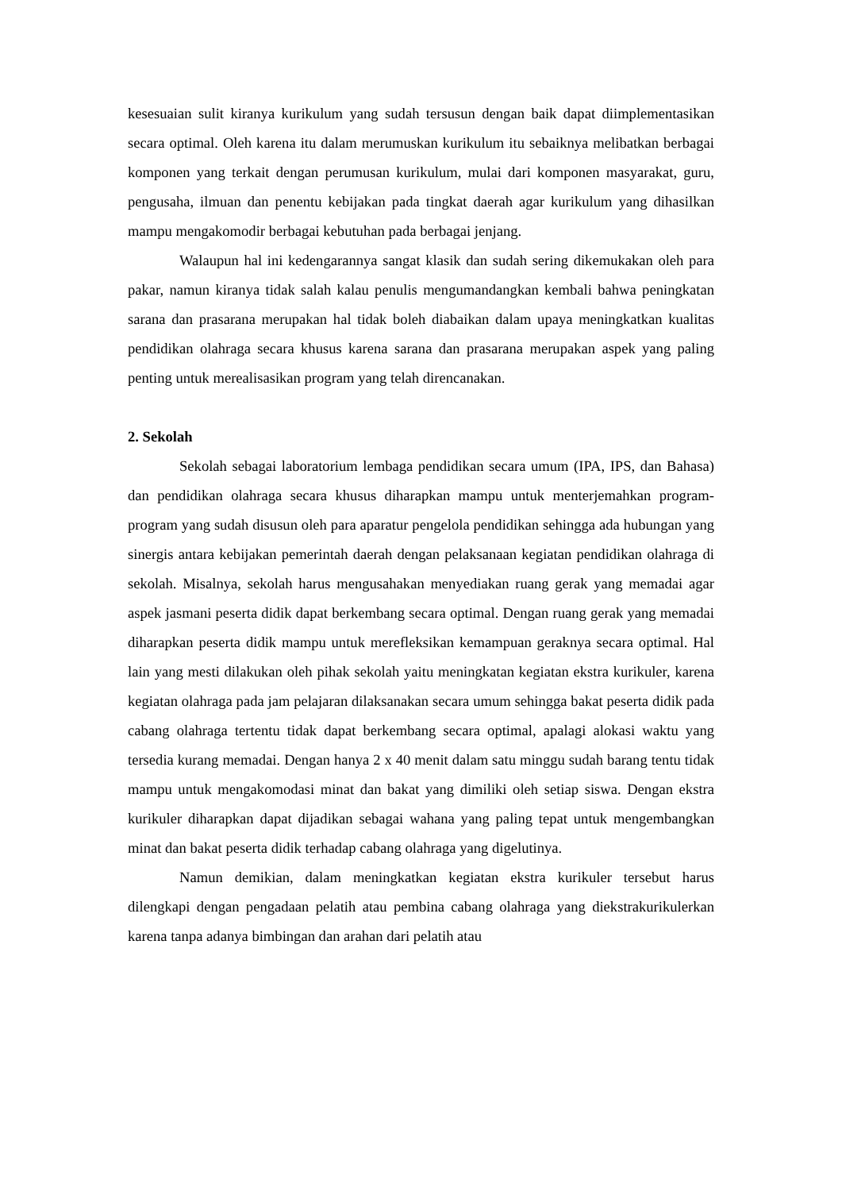kesesuaian sulit kiranya kurikulum yang sudah tersusun dengan baik dapat diimplementasikan secara optimal. Oleh karena itu dalam merumuskan kurikulum itu sebaiknya melibatkan berbagai komponen yang terkait dengan perumusan kurikulum, mulai dari komponen masyarakat, guru, pengusaha, ilmuan dan penentu kebijakan pada tingkat daerah agar kurikulum yang dihasilkan mampu mengakomodir berbagai kebutuhan pada berbagai jenjang.
Walaupun hal ini kedengarannya sangat klasik dan sudah sering dikemukakan oleh para pakar, namun kiranya tidak salah kalau penulis mengumandangkan kembali bahwa peningkatan sarana dan prasarana merupakan hal tidak boleh diabaikan dalam upaya meningkatkan kualitas pendidikan olahraga secara khusus karena sarana dan prasarana merupakan aspek yang paling penting untuk merealisasikan program yang telah direncanakan.
2. Sekolah
Sekolah sebagai laboratorium lembaga pendidikan secara umum (IPA, IPS, dan Bahasa) dan pendidikan olahraga secara khusus diharapkan mampu untuk menterjemahkan program-program yang sudah disusun oleh para aparatur pengelola pendidikan sehingga ada hubungan yang sinergis antara kebijakan pemerintah daerah dengan pelaksanaan kegiatan pendidikan olahraga di sekolah. Misalnya, sekolah harus mengusahakan menyediakan ruang gerak yang memadai agar aspek jasmani peserta didik dapat berkembang secara optimal. Dengan ruang gerak yang memadai diharapkan peserta didik mampu untuk merefleksikan kemampuan geraknya secara optimal. Hal lain yang mesti dilakukan oleh pihak sekolah yaitu meningkatan kegiatan ekstra kurikuler, karena kegiatan olahraga pada jam pelajaran dilaksanakan secara umum sehingga bakat peserta didik pada cabang olahraga tertentu tidak dapat berkembang secara optimal, apalagi alokasi waktu yang tersedia kurang memadai. Dengan hanya 2 x 40 menit dalam satu minggu sudah barang tentu tidak mampu untuk mengakomodasi minat dan bakat yang dimiliki oleh setiap siswa. Dengan ekstra kurikuler diharapkan dapat dijadikan sebagai wahana yang paling tepat untuk mengembangkan minat dan bakat peserta didik terhadap cabang olahraga yang digelutinya.
Namun demikian, dalam meningkatkan kegiatan ekstra kurikuler tersebut harus dilengkapi dengan pengadaan pelatih atau pembina cabang olahraga yang diekstrakurikulerkan karena tanpa adanya bimbingan dan arahan dari pelatih atau